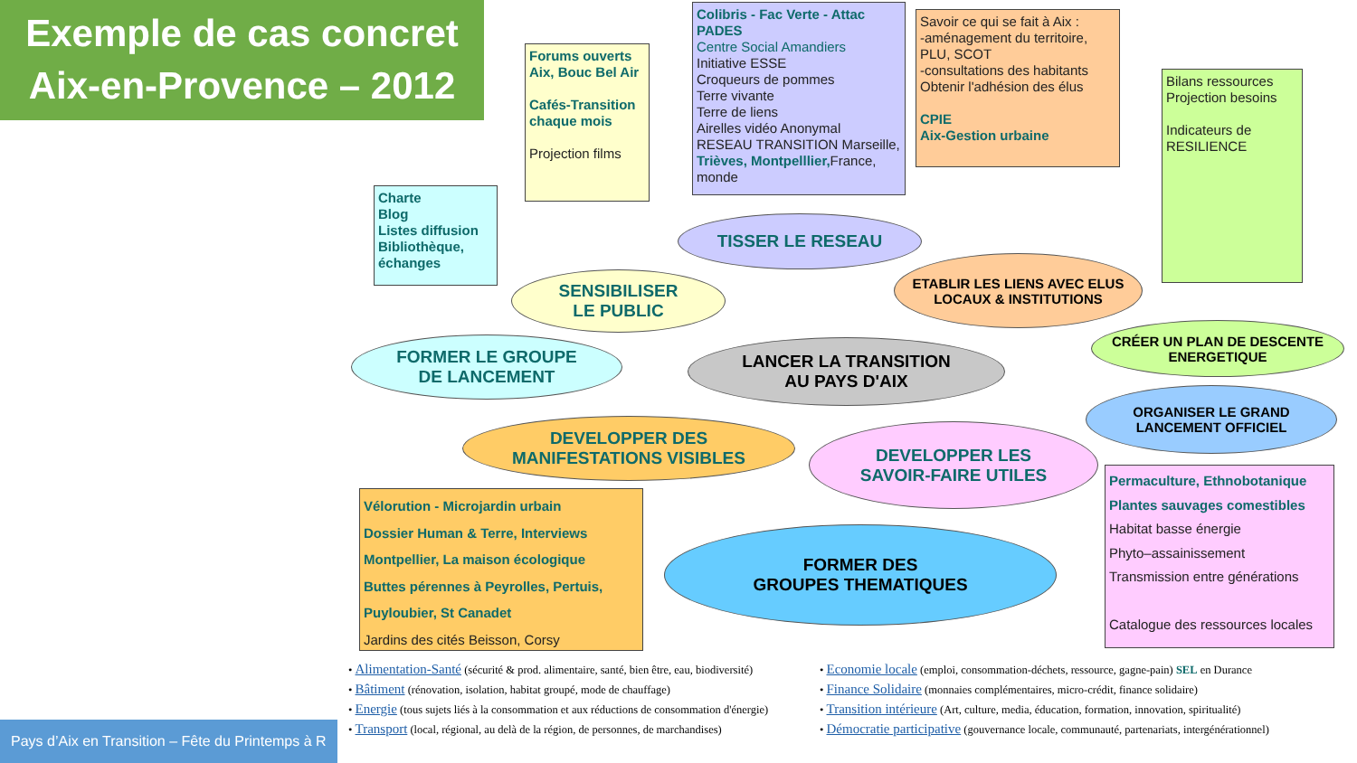Exemple de cas concret
Aix-en-Provence – 2012
Colibris - Fac Verte - Attac
PADES
Centre Social Amandiers
Initiative ESSE
Croqueurs de pommes
Terre vivante
Terre de liens
Airelles vidéo Anonymal
RESEAU TRANSITION Marseille, Trièves, Montpelllier, France, monde
Forums ouverts Aix, Bouc Bel Air
Cafés-Transition chaque mois
Projection films
Savoir ce qui se fait à Aix :
-aménagement du territoire, PLU, SCOT
-consultations des habitants
Obtenir l'adhésion des élus
CPIE
Aix-Gestion urbaine
Bilans ressources
Projection besoins
Indicateurs de RESILIENCE
Charte
Blog
Listes diffusion
Bibliothèque, échanges
TISSER LE RESEAU
SENSIBILISER
LE PUBLIC
ETABLIR LES LIENS AVEC ELUS LOCAUX & INSTITUTIONS
CRÉER UN PLAN DE DESCENTE ENERGETIQUE
FORMER LE GROUPE
DE LANCEMENT
LANCER LA TRANSITION
AU PAYS D'AIX
ORGANISER LE GRAND
LANCEMENT OFFICIEL
DEVELOPPER DES
MANIFESTATIONS VISIBLES
DEVELOPPER LES
SAVOIR-FAIRE UTILES
FORMER DES
GROUPES THEMATIQUES
Vélorution - Microjardin urbain
Dossier Human & Terre, Interviews
Montpellier, La maison écologique
Buttes pérennes à Peyrolles, Pertuis, Puyloubier, St Canadet
Jardins des cités Beisson, Corsy
Permaculture, Ethnobotanique
Plantes sauvages comestibles
Habitat basse énergie
Phyto–assainissement
Transmission entre générations
Catalogue des ressources locales
• Alimentation-Santé (sécurité & prod. alimentaire, santé, bien être, eau, biodiversité)
• Bâtiment (rénovation, isolation, habitat groupé, mode de chauffage)
• Energie (tous sujets liés à la consommation et aux réductions de consommation d'énergie)
• Transport (local, régional, au delà de la région, de personnes, de marchandises)
• Economie locale (emploi, consommation-déchets, ressource, gagne-pain) SEL en Durance
• Finance Solidaire (monnaies complémentaires, micro-crédit, finance solidaire)
• Transition intérieure (Art, culture, media, éducation, formation, innovation, spiritualité)
• Démocratie participative (gouvernance locale, communauté, partenariats, intergénérationnel)
Pays d’Aix en Transition – Fête du Printemps à R